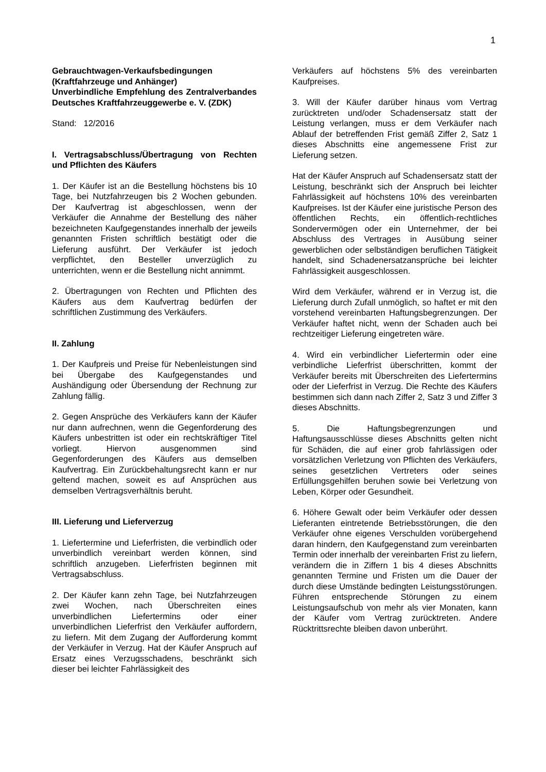1
Gebrauchtwagen-Verkaufsbedingungen
(Kraftfahrzeuge und Anhänger)
Unverbindliche Empfehlung des Zentralverbandes Deutsches Kraftfahrzeuggewerbe e. V. (ZDK)
Stand: 12/2016
I. Vertragsabschluss/Übertragung von Rechten und Pflichten des Käufers
1. Der Käufer ist an die Bestellung höchstens bis 10 Tage, bei Nutzfahrzeugen bis 2 Wochen gebunden. Der Kaufvertrag ist abgeschlossen, wenn der Verkäufer die Annahme der Bestellung des näher bezeichneten Kaufgegenstandes innerhalb der jeweils genannten Fristen schriftlich bestätigt oder die Lieferung ausführt. Der Verkäufer ist jedoch verpflichtet, den Besteller unverzüglich zu unterrichten, wenn er die Bestellung nicht annimmt.
2. Übertragungen von Rechten und Pflichten des Käufers aus dem Kaufvertrag bedürfen der schriftlichen Zustimmung des Verkäufers.
II. Zahlung
1. Der Kaufpreis und Preise für Nebenleistungen sind bei Übergabe des Kaufgegenstandes und Aushändigung oder Übersendung der Rechnung zur Zahlung fällig.
2. Gegen Ansprüche des Verkäufers kann der Käufer nur dann aufrechnen, wenn die Gegenforderung des Käufers unbestritten ist oder ein rechtskräftiger Titel vorliegt. Hiervon ausgenommen sind Gegenforderungen des Käufers aus demselben Kaufvertrag. Ein Zurückbehaltungsrecht kann er nur geltend machen, soweit es auf Ansprüchen aus demselben Vertragsverhältnis beruht.
III. Lieferung und Lieferverzug
1. Liefertermine und Lieferfristen, die verbindlich oder unverbindlich vereinbart werden können, sind schriftlich anzugeben. Lieferfristen beginnen mit Vertragsabschluss.
2. Der Käufer kann zehn Tage, bei Nutzfahrzeugen zwei Wochen, nach Überschreiten eines unverbindlichen Liefertermins oder einer unverbindlichen Lieferfrist den Verkäufer auffordern, zu liefern. Mit dem Zugang der Aufforderung kommt der Verkäufer in Verzug. Hat der Käufer Anspruch auf Ersatz eines Verzugsschadens, beschränkt sich dieser bei leichter Fahrlässigkeit des
Verkäufers auf höchstens 5% des vereinbarten Kaufpreises.
3. Will der Käufer darüber hinaus vom Vertrag zurücktreten und/oder Schadensersatz statt der Leistung verlangen, muss er dem Verkäufer nach Ablauf der betreffenden Frist gemäß Ziffer 2, Satz 1 dieses Abschnitts eine angemessene Frist zur Lieferung setzen.
Hat der Käufer Anspruch auf Schadensersatz statt der Leistung, beschränkt sich der Anspruch bei leichter Fahrlässigkeit auf höchstens 10% des vereinbarten Kaufpreises. Ist der Käufer eine juristische Person des öffentlichen Rechts, ein öffentlich-rechtliches Sondervermögen oder ein Unternehmer, der bei Abschluss des Vertrages in Ausübung seiner gewerblichen oder selbständigen beruflichen Tätigkeit handelt, sind Schadenersatzansprüche bei leichter Fahrlässigkeit ausgeschlossen.
Wird dem Verkäufer, während er in Verzug ist, die Lieferung durch Zufall unmöglich, so haftet er mit den vorstehend vereinbarten Haftungsbegrenzungen. Der Verkäufer haftet nicht, wenn der Schaden auch bei rechtzeitiger Lieferung eingetreten wäre.
4. Wird ein verbindlicher Liefertermin oder eine verbindliche Lieferfrist überschritten, kommt der Verkäufer bereits mit Überschreiten des Liefertermins oder der Lieferfrist in Verzug. Die Rechte des Käufers bestimmen sich dann nach Ziffer 2, Satz 3 und Ziffer 3 dieses Abschnitts.
5. Die Haftungsbegrenzungen und Haftungsausschlüsse dieses Abschnitts gelten nicht für Schäden, die auf einer grob fahrlässigen oder vorsätzlichen Verletzung von Pflichten des Verkäufers, seines gesetzlichen Vertreters oder seines Erfüllungsgehilfen beruhen sowie bei Verletzung von Leben, Körper oder Gesundheit.
6. Höhere Gewalt oder beim Verkäufer oder dessen Lieferanten eintretende Betriebsstörungen, die den Verkäufer ohne eigenes Verschulden vorübergehend daran hindern, den Kaufgegenstand zum vereinbarten Termin oder innerhalb der vereinbarten Frist zu liefern, verändern die in Ziffern 1 bis 4 dieses Abschnitts genannten Termine und Fristen um die Dauer der durch diese Umstände bedingten Leistungsstörungen. Führen entsprechende Störungen zu einem Leistungsaufschub von mehr als vier Monaten, kann der Käufer vom Vertrag zurücktreten. Andere Rücktrittsrechte bleiben davon unberührt.